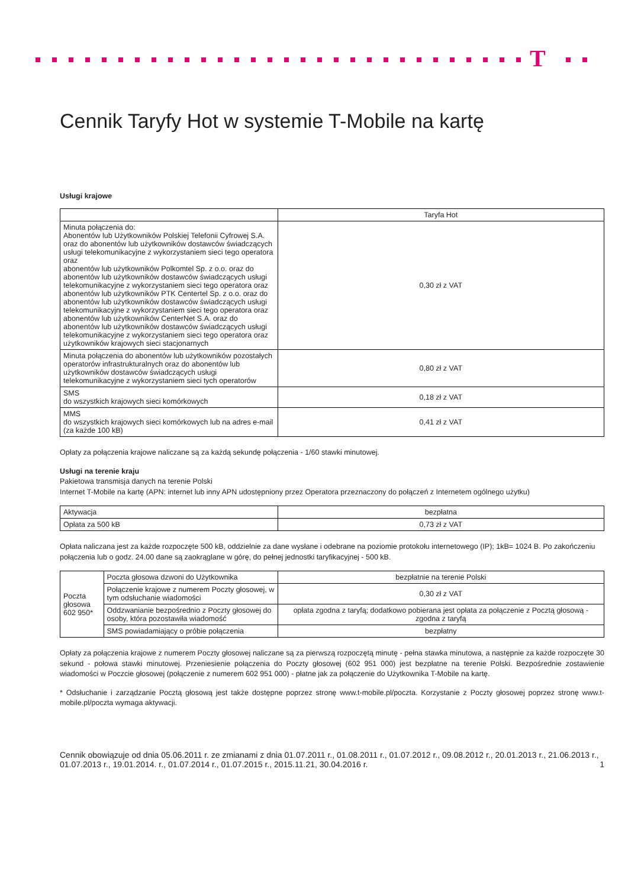T
Cennik Taryfy Hot w systemie T-Mobile na kartę
Usługi krajowe
| | Taryfa Hot |
| --- | --- |
| Minuta połączenia do: Abonentów lub Użytkowników Polskiej Telefonii Cyfrowej S.A. oraz do abonentów lub użytkowników dostawców świadczących usługi telekomunikacyjne z wykorzystaniem sieci tego operatora oraz abonentów lub użytkowników Polkomtel Sp. z o.o. oraz do abonentów lub użytkowników dostawców świadczących usługi telekomunikacyjne z wykorzystaniem sieci tego operatora oraz abonentów lub użytkowników PTK Centertel Sp. z o.o. oraz do abonentów lub użytkowników dostawców świadczących usługi telekomunikacyjne z wykorzystaniem sieci tego operatora oraz abonentów lub użytkowników CenterNet S.A. oraz do abonentów lub użytkowników dostawców świadczących usługi telekomunikacyjne z wykorzystaniem sieci tego operatora oraz użytkowników krajowych sieci stacjonarnych | 0,30 zł z VAT |
| Minuta połączenia do abonentów lub użytkowników pozostałych operatorów infrastrukturalnych oraz do abonentów lub użytkowników dostawców świadczących usługi telekomunikacyjne z wykorzystaniem sieci tych operatorów | 0,80 zł z VAT |
| SMS do wszystkich krajowych sieci komórkowych | 0,18 zł z VAT |
| MMS do wszystkich krajowych sieci komórkowych lub na adres e-mail (za każde 100 kB) | 0,41 zł z VAT |
Opłaty za połączenia krajowe naliczane są za każdą sekundę połączenia - 1/60 stawki minutowej.
Usługi na terenie kraju
Pakietowa transmisja danych na terenie Polski
Internet T-Mobile na kartę (APN: internet lub inny APN udostępniony przez Operatora przeznaczony do połączeń z Internetem ogólnego użytku)
| Aktywacja | bezpłatna |
| Opłata za 500 kB | 0,73 zł z VAT |
Opłata naliczana jest za każde rozpoczęte 500 kB, oddzielnie za dane wysłane i odebrane na poziomie protokołu internetowego (IP); 1kB= 1024 B. Po zakończeniu połączenia lub o godz. 24.00 dane są zaokrąglane w górę, do pełnej jednostki taryfikacyjnej - 500 kB.
| Poczta głosowa 602 950* | Poczta głosowa dzwoni do Użytkownika | bezpłatnie na terenie Polski |
| | Połączenie krajowe z numerem Poczty głosowej, w tym odsłuchanie wiadomości | 0,30 zł z VAT |
| | Oddzwanianie bezpośrednio z Poczty głosowej do osoby, która pozostawiła wiadomość | opłata zgodna z taryfą; dodatkowo pobierana jest opłata za połączenie z Pocztą głosową - zgodna z taryfą |
| | SMS powiadamiający o próbie połączenia | bezpłatny |
Opłaty za połączenia krajowe z numerem Poczty głosowej naliczane są za pierwszą rozpoczętą minutę - pełna stawka minutowa, a następnie za każde rozpoczęte 30 sekund - połowa stawki minutowej. Przeniesienie połączenia do Poczty głosowej (602 951 000) jest bezpłatne na terenie Polski. Bezpośrednie zostawienie wiadomości w Poczcie głosowej (połączenie z numerem 602 951 000) - płatne jak za połączenie do Użytkownika T-Mobile na kartę.
* Odsłuchanie i zarządzanie Pocztą głosową jest także dostępne poprzez stronę www.t-mobile.pl/poczta. Korzystanie z Poczty głosowej poprzez stronę www.t-mobile.pl/poczta wymaga aktywacji.
Cennik obowiązuje od dnia 05.06.2011 r. ze zmianami z dnia 01.07.2011 r., 01.08.2011 r., 01.07.2012 r., 09.08.2012 r., 20.01.2013 r., 21.06.2013 r., 01.07.2013 r., 19.01.2014. r., 01.07.2014 r., 01.07.2015 r., 2015.11.21, 30.04.2016 r.
1